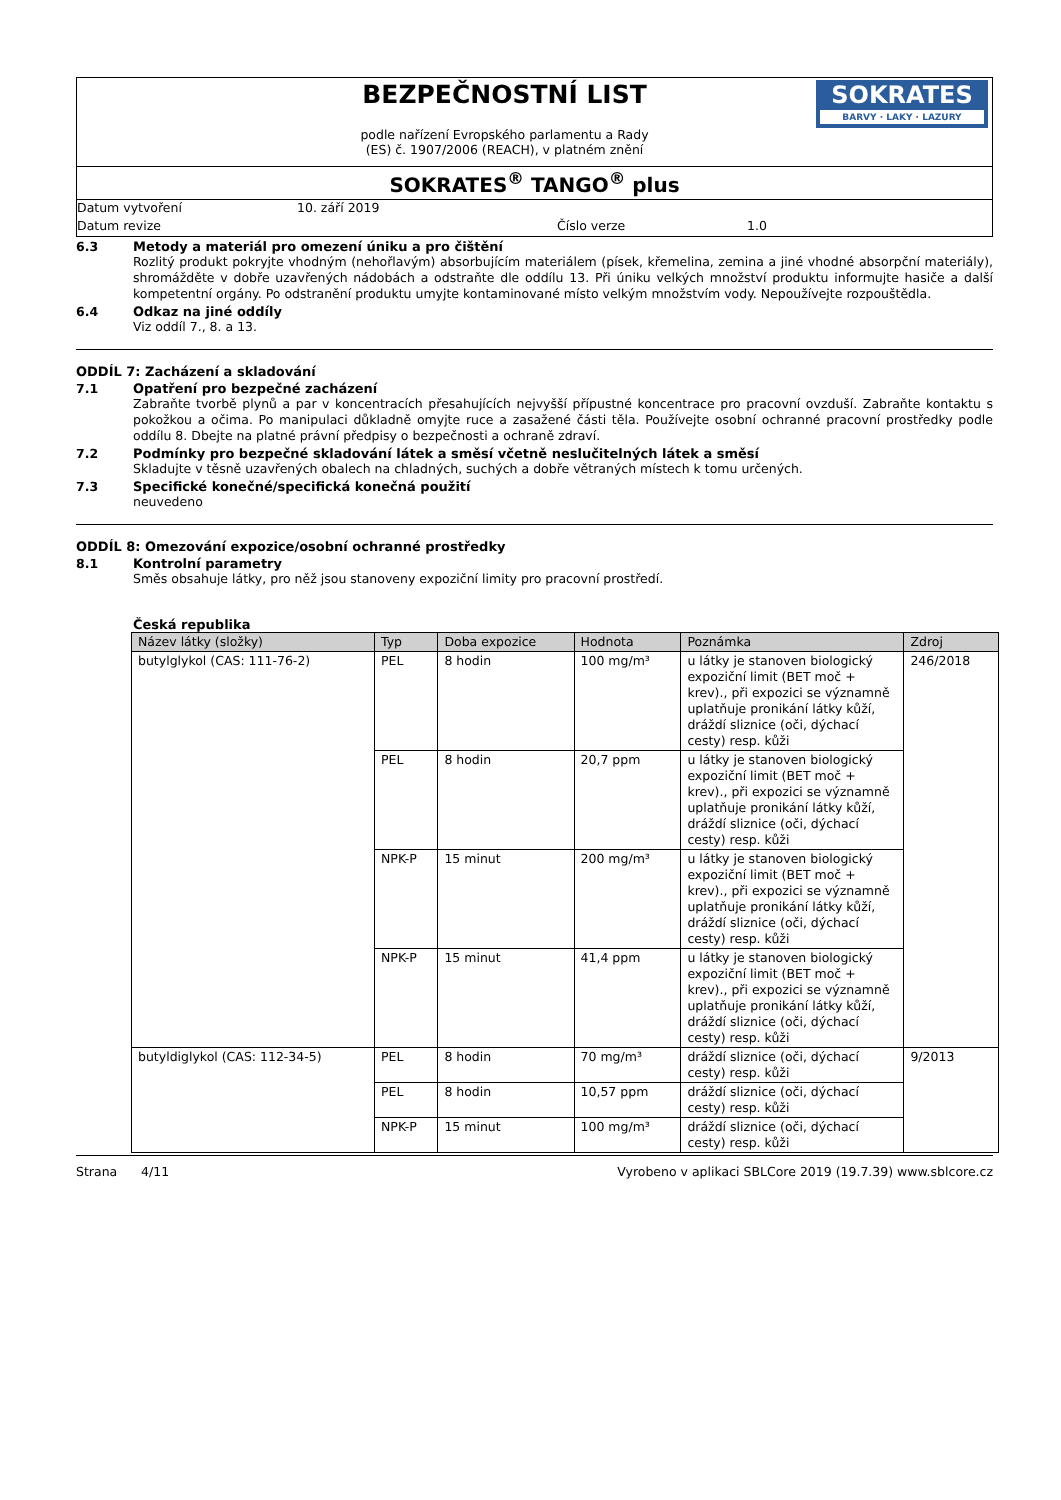BEZPEČNOSTNÍ LIST
podle nařízení Evropského parlamentu a Rady
(ES) č. 1907/2006 (REACH), v platném znění
SOKRATES
BARVY · LAKY · LAZURY
SOKRATES<sup>®</sup> TANGO<sup>®</sup> plus
Datum vytvoření 10. září 2019
Datum revize Číslo verze 1.0
6.3 Metody a materiál pro omezení úniku a pro čištění
Rozlitý produkt pokryjte vhodným (nehořlavým) absorbujícím materiálem (písek, křemelina, zemina a jiné vhodné absorpční materiály), shromážděte v dobře uzavřených nádobách a odstraňte dle oddílu 13. Při úniku velkých množství produktu informujte hasiče a další kompetentní orgány. Po odstranění produktu umyjte kontaminované místo velkým množstvím vody. Nepoužívejte rozpouštědla.
6.4 Odkaz na jiné oddíly
Viz oddíl 7., 8. a 13.
ODDÍL 7: Zacházení a skladování
7.1 Opatření pro bezpečné zacházení
Zabraňte tvorbě plynů a par v koncentracích přesahujících nejvyšší přípustné koncentrace pro pracovní ovzduší. Zabraňte kontaktu s pokožkou a očima. Po manipulaci důkladně omyjte ruce a zasažené části těla. Používejte osobní ochranné pracovní prostředky podle oddílu 8. Dbejte na platné právní předpisy o bezpečnosti a ochraně zdraví.
7.2 Podmínky pro bezpečné skladování látek a směsí včetně neslučitelných látek a směsí
Skladujte v těsně uzavřených obalech na chladných, suchých a dobře větraných místech k tomu určených.
7.3 Specifické konečné/specifická konečná použití
neuvedeno
ODDÍL 8: Omezování expozice/osobní ochranné prostředky
8.1 Kontrolní parametry
Směs obsahuje látky, pro něž jsou stanoveny expoziční limity pro pracovní prostředí.
Česká republika
| Název látky (složky) | Typ | Doba expozice | Hodnota | Poznámka | Zdroj |
| --- | --- | --- | --- | --- | --- |
| butylglykol (CAS: 111-76-2) | PEL | 8 hodin | 100 mg/m³ | u látky je stanoven biologický expoziční limit (BET moč + krev)., při expozici se významně uplatňuje pronikání látky kůží, dráždí sliznice (oči, dýchací cesty) resp. kůži | 246/2018 |
| | PEL | 8 hodin | 20,7 ppm | u látky je stanoven biologický expoziční limit (BET moč + krev)., při expozici se významně uplatňuje pronikání látky kůží, dráždí sliznice (oči, dýchací cesty) resp. kůži | |
| | NPK-P | 15 minut | 200 mg/m³ | u látky je stanoven biologický expoziční limit (BET moč + krev)., při expozici se významně uplatňuje pronikání látky kůží, dráždí sliznice (oči, dýchací cesty) resp. kůži | |
| | NPK-P | 15 minut | 41,4 ppm | u látky je stanoven biologický expoziční limit (BET moč + krev)., při expozici se významně uplatňuje pronikání látky kůží, dráždí sliznice (oči, dýchací cesty) resp. kůži | |
| butyldiglykol (CAS: 112-34-5) | PEL | 8 hodin | 70 mg/m³ | dráždí sliznice (oči, dýchací cesty) resp. kůži | 9/2013 |
| | PEL | 8 hodin | 10,57 ppm | dráždí sliznice (oči, dýchací cesty) resp. kůži | |
| | NPK-P | 15 minut | 100 mg/m³ | dráždí sliznice (oči, dýchací cesty) resp. kůži | |
Strana 4/11 Vyrobeno v aplikaci SBLCore 2019 (19.7.39) www.sblcore.cz